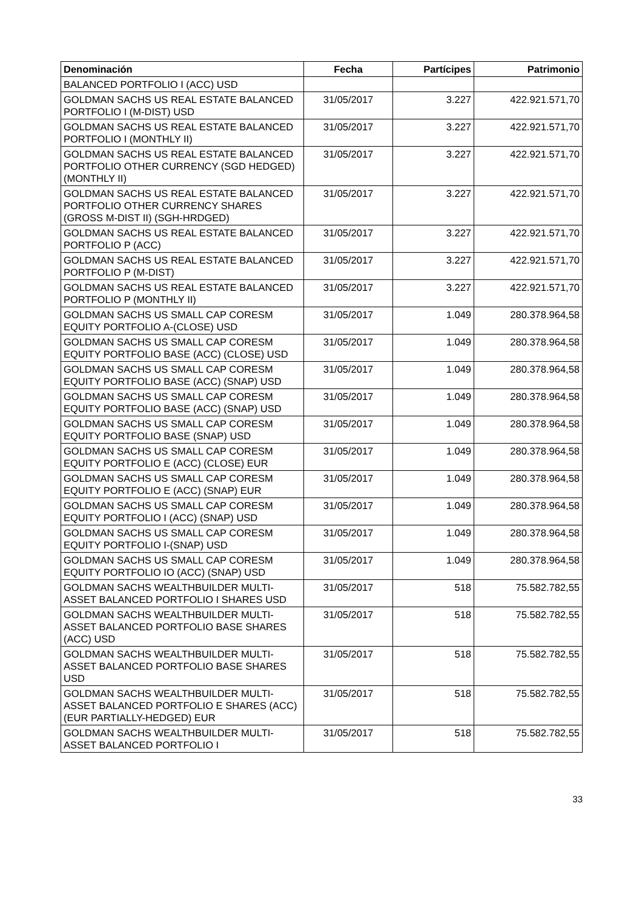| Denominación | Fecha | Partícipes | Patrimonio |
| --- | --- | --- | --- |
| BALANCED PORTFOLIO I (ACC) USD | | | |
| GOLDMAN SACHS US REAL ESTATE BALANCED PORTFOLIO I (M-DIST) USD | 31/05/2017 | 3.227 | 422.921.571,70 |
| GOLDMAN SACHS US REAL ESTATE BALANCED PORTFOLIO I (MONTHLY II) | 31/05/2017 | 3.227 | 422.921.571,70 |
| GOLDMAN SACHS US REAL ESTATE BALANCED PORTFOLIO OTHER CURRENCY (SGD HEDGED) (MONTHLY II) | 31/05/2017 | 3.227 | 422.921.571,70 |
| GOLDMAN SACHS US REAL ESTATE BALANCED PORTFOLIO OTHER CURRENCY SHARES (GROSS M-DIST II) (SGH-HRDGED) | 31/05/2017 | 3.227 | 422.921.571,70 |
| GOLDMAN SACHS US REAL ESTATE BALANCED PORTFOLIO P (ACC) | 31/05/2017 | 3.227 | 422.921.571,70 |
| GOLDMAN SACHS US REAL ESTATE BALANCED PORTFOLIO P (M-DIST) | 31/05/2017 | 3.227 | 422.921.571,70 |
| GOLDMAN SACHS US REAL ESTATE BALANCED PORTFOLIO P (MONTHLY II) | 31/05/2017 | 3.227 | 422.921.571,70 |
| GOLDMAN SACHS US SMALL CAP CORESM EQUITY PORTFOLIO A-(CLOSE) USD | 31/05/2017 | 1.049 | 280.378.964,58 |
| GOLDMAN SACHS US SMALL CAP CORESM EQUITY PORTFOLIO BASE (ACC) (CLOSE) USD | 31/05/2017 | 1.049 | 280.378.964,58 |
| GOLDMAN SACHS US SMALL CAP CORESM EQUITY PORTFOLIO BASE (ACC) (SNAP) USD | 31/05/2017 | 1.049 | 280.378.964,58 |
| GOLDMAN SACHS US SMALL CAP CORESM EQUITY PORTFOLIO BASE (ACC) (SNAP) USD | 31/05/2017 | 1.049 | 280.378.964,58 |
| GOLDMAN SACHS US SMALL CAP CORESM EQUITY PORTFOLIO BASE (SNAP) USD | 31/05/2017 | 1.049 | 280.378.964,58 |
| GOLDMAN SACHS US SMALL CAP CORESM EQUITY PORTFOLIO E (ACC) (CLOSE) EUR | 31/05/2017 | 1.049 | 280.378.964,58 |
| GOLDMAN SACHS US SMALL CAP CORESM EQUITY PORTFOLIO E (ACC) (SNAP) EUR | 31/05/2017 | 1.049 | 280.378.964,58 |
| GOLDMAN SACHS US SMALL CAP CORESM EQUITY PORTFOLIO I (ACC) (SNAP) USD | 31/05/2017 | 1.049 | 280.378.964,58 |
| GOLDMAN SACHS US SMALL CAP CORESM EQUITY PORTFOLIO I-(SNAP) USD | 31/05/2017 | 1.049 | 280.378.964,58 |
| GOLDMAN SACHS US SMALL CAP CORESM EQUITY PORTFOLIO IO (ACC) (SNAP) USD | 31/05/2017 | 1.049 | 280.378.964,58 |
| GOLDMAN SACHS WEALTHBUILDER MULTI-ASSET BALANCED PORTFOLIO I SHARES USD | 31/05/2017 | 518 | 75.582.782,55 |
| GOLDMAN SACHS WEALTHBUILDER MULTI-ASSET BALANCED PORTFOLIO BASE SHARES (ACC) USD | 31/05/2017 | 518 | 75.582.782,55 |
| GOLDMAN SACHS WEALTHBUILDER MULTI-ASSET BALANCED PORTFOLIO BASE SHARES USD | 31/05/2017 | 518 | 75.582.782,55 |
| GOLDMAN SACHS WEALTHBUILDER MULTI-ASSET BALANCED PORTFOLIO E SHARES (ACC) (EUR PARTIALLY-HEDGED) EUR | 31/05/2017 | 518 | 75.582.782,55 |
| GOLDMAN SACHS WEALTHBUILDER MULTI-ASSET BALANCED PORTFOLIO I | 31/05/2017 | 518 | 75.582.782,55 |
33